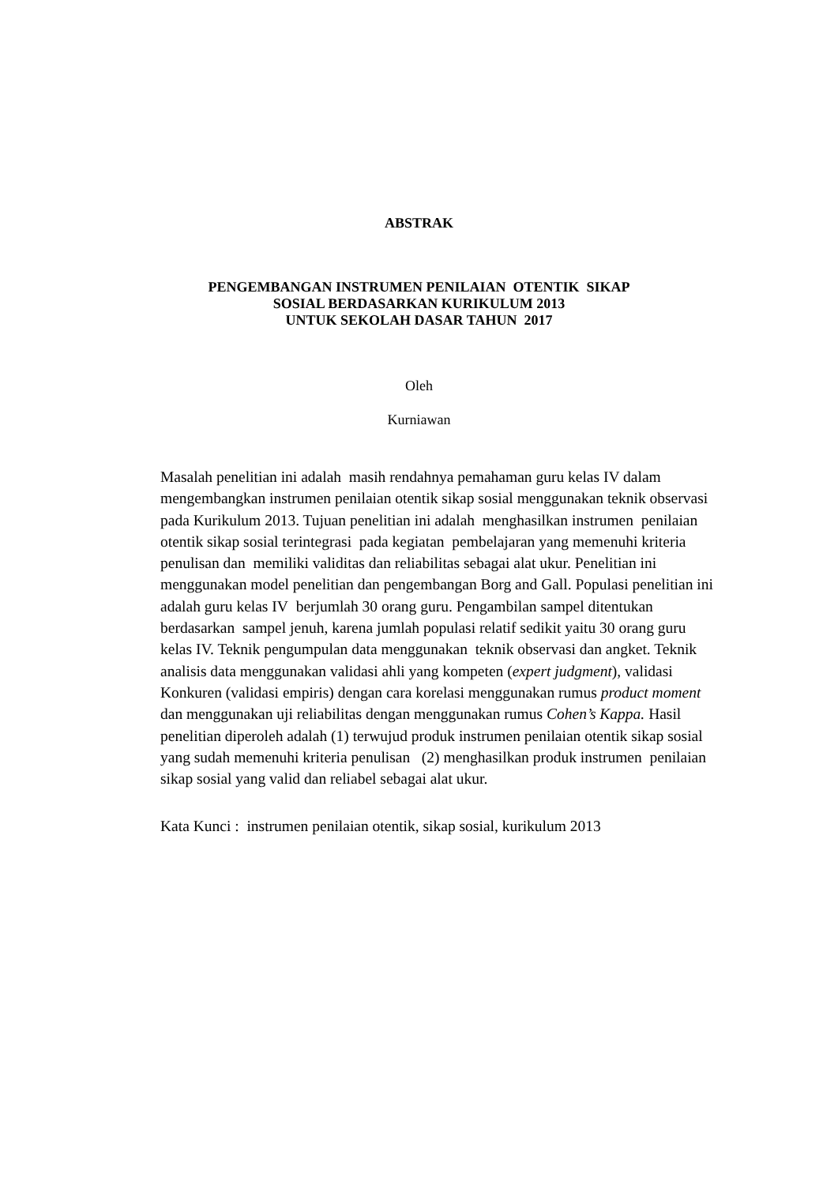ABSTRAK
PENGEMBANGAN INSTRUMEN PENILAIAN OTENTIK SIKAP
SOSIAL BERDASARKAN KURIKULUM 2013
UNTUK SEKOLAH DASAR TAHUN 2017
Oleh
Kurniawan
Masalah penelitian ini adalah masih rendahnya pemahaman guru kelas IV dalam mengembangkan instrumen penilaian otentik sikap sosial menggunakan teknik observasi pada Kurikulum 2013. Tujuan penelitian ini adalah menghasilkan instrumen penilaian otentik sikap sosial terintegrasi pada kegiatan pembelajaran yang memenuhi kriteria penulisan dan memiliki validitas dan reliabilitas sebagai alat ukur. Penelitian ini menggunakan model penelitian dan pengembangan Borg and Gall. Populasi penelitian ini adalah guru kelas IV berjumlah 30 orang guru. Pengambilan sampel ditentukan berdasarkan sampel jenuh, karena jumlah populasi relatif sedikit yaitu 30 orang guru kelas IV. Teknik pengumpulan data menggunakan teknik observasi dan angket. Teknik analisis data menggunakan validasi ahli yang kompeten (expert judgment), validasi Konkuren (validasi empiris) dengan cara korelasi menggunakan rumus product moment dan menggunakan uji reliabilitas dengan menggunakan rumus Cohen’s Kappa. Hasil penelitian diperoleh adalah (1) terwujud produk instrumen penilaian otentik sikap sosial yang sudah memenuhi kriteria penulisan (2) menghasilkan produk instrumen penilaian sikap sosial yang valid dan reliabel sebagai alat ukur.
Kata Kunci : instrumen penilaian otentik, sikap sosial, kurikulum 2013